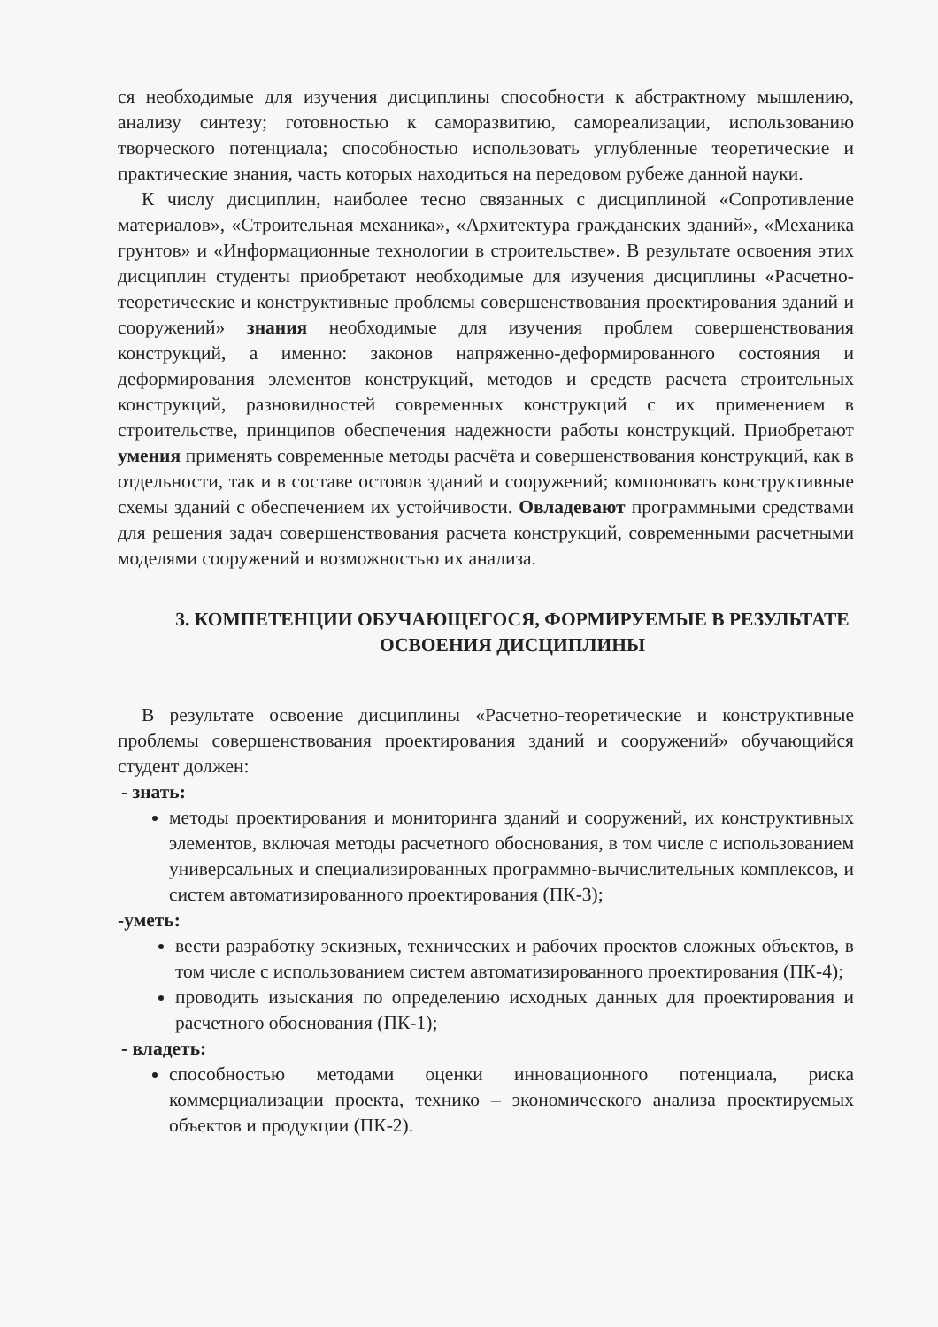ся необходимые для изучения дисциплины способности к абстрактному мышлению, анализу синтезу; готовностью к саморазвитию, самореализации, использованию творческого потенциала; способностью использовать углубленные теоретические и практические знания, часть которых находиться на передовом рубеже данной науки.
К числу дисциплин, наиболее тесно связанных с дисциплиной «Сопротивление материалов», «Строительная механика», «Архитектура гражданских зданий», «Механика грунтов» и «Информационные технологии в строительстве». В результате освоения этих дисциплин студенты приобретают необходимые для изучения дисциплины «Расчетно-теоретические и конструктивные проблемы совершенствования проектирования зданий и сооружений» знания необходимые для изучения проблем совершенствования конструкций, а именно: законов напряженно-деформированного состояния и деформирования элементов конструкций, методов и средств расчета строительных конструкций, разновидностей современных конструкций с их применением в строительстве, принципов обеспечения надежности работы конструкций. Приобретают умения применять современные методы расчёта и совершенствования конструкций, как в отдельности, так и в составе остовов зданий и сооружений; компоновать конструктивные схемы зданий с обеспечением их устойчивости. Овладевают программными средствами для решения задач совершенствования расчета конструкций, современными расчетными моделями сооружений и возможностью их анализа.
3. КОМПЕТЕНЦИИ ОБУЧАЮЩЕГОСЯ, ФОРМИРУЕМЫЕ В РЕЗУЛЬТАТЕ ОСВОЕНИЯ ДИСЦИПЛИНЫ
В результате освоение дисциплины «Расчетно-теоретические и конструктивные проблемы совершенствования проектирования зданий и сооружений» обучающийся студент должен:
- знать:
методы проектирования и мониторинга зданий и сооружений, их конструктивных элементов, включая методы расчетного обоснования, в том числе с использованием универсальных и специализированных программно-вычислительных комплексов, и систем автоматизированного проектирования (ПК-3);
-уметь:
вести разработку эскизных, технических и рабочих проектов сложных объектов, в том числе с использованием систем автоматизированного проектирования (ПК-4);
проводить изыскания по определению исходных данных для проектирования и расчетного обоснования (ПК-1);
- владеть:
способностью методами оценки инновационного потенциала, риска коммерциализации проекта, технико – экономического анализа проектируемых объектов и продукции (ПК-2).